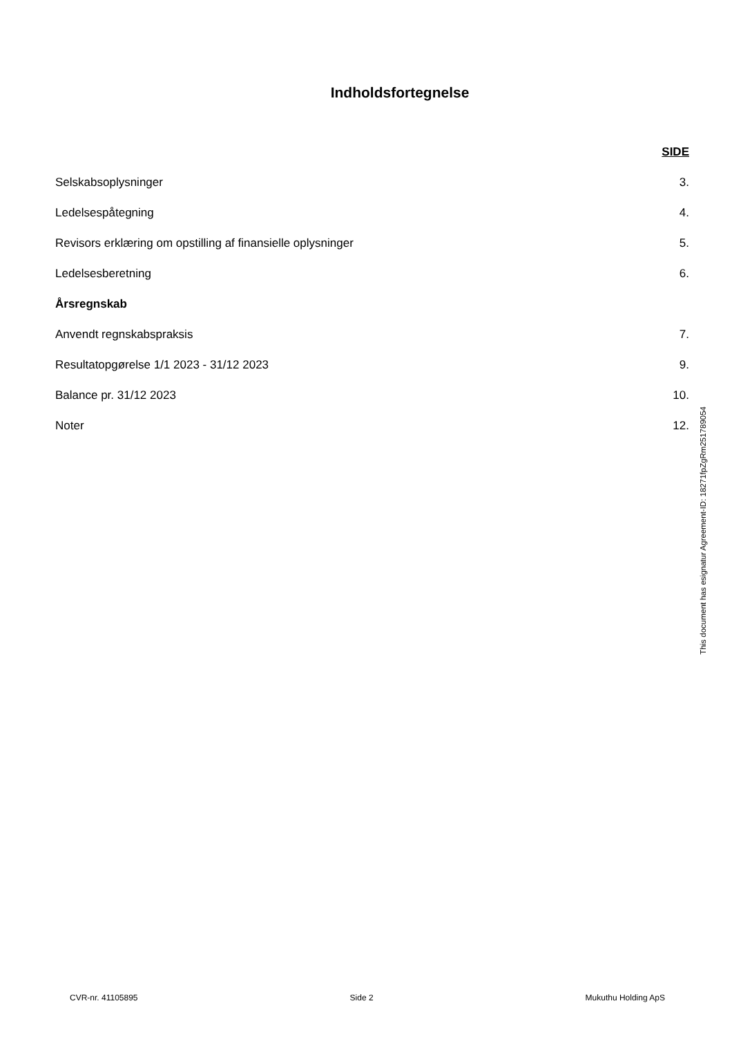Indholdsfortegnelse
| | SIDE |
| --- | --- |
| Selskabsoplysninger | 3. |
| Ledelsespåtegning | 4. |
| Revisors erklæring om opstilling af finansielle oplysninger | 5. |
| Ledelsesberetning | 6. |
| Årsregnskab | |
| Anvendt regnskabspraksis | 7. |
| Resultatopgørelse 1/1 2023 - 31/12 2023 | 9. |
| Balance pr. 31/12 2023 | 10. |
| Noter | 12. |
This document has esignatur Agreement-ID: 18271fpZgRm251789054
CVR-nr. 41105895 Side 2 Mukuthu Holding ApS